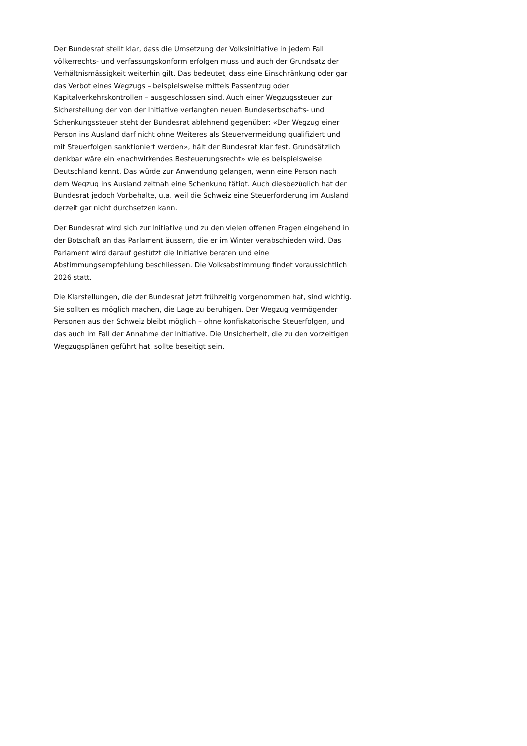Der Bundesrat stellt klar, dass die Umsetzung der Volksinitiative in jedem Fall völkerrechts- und verfassungskonform erfolgen muss und auch der Grundsatz der Verhältnismässigkeit weiterhin gilt. Das bedeutet, dass eine Einschränkung oder gar das Verbot eines Wegzugs – beispielsweise mittels Passentzug oder Kapitalverkehrskontrollen – ausgeschlossen sind. Auch einer Wegzugssteuer zur Sicherstellung der von der Initiative verlangten neuen Bundeserbschafts- und Schenkungssteuer steht der Bundesrat ablehnend gegenüber: «Der Wegzug einer Person ins Ausland darf nicht ohne Weiteres als Steuervermeidung qualifiziert und mit Steuerfolgen sanktioniert werden», hält der Bundesrat klar fest. Grundsätzlich denkbar wäre ein «nachwirkendes Besteuerungsrecht» wie es beispielsweise Deutschland kennt. Das würde zur Anwendung gelangen, wenn eine Person nach dem Wegzug ins Ausland zeitnah eine Schenkung tätigt. Auch diesbezüglich hat der Bundesrat jedoch Vorbehalte, u.a. weil die Schweiz eine Steuerforderung im Ausland derzeit gar nicht durchsetzen kann.
Der Bundesrat wird sich zur Initiative und zu den vielen offenen Fragen eingehend in der Botschaft an das Parlament äussern, die er im Winter verabschieden wird. Das Parlament wird darauf gestützt die Initiative beraten und eine Abstimmungsempfehlung beschliessen. Die Volksabstimmung findet voraussichtlich 2026 statt.
Die Klarstellungen, die der Bundesrat jetzt frühzeitig vorgenommen hat, sind wichtig. Sie sollten es möglich machen, die Lage zu beruhigen. Der Wegzug vermögender Personen aus der Schweiz bleibt möglich – ohne konfiskatorische Steuerfolgen, und das auch im Fall der Annahme der Initiative. Die Unsicherheit, die zu den vorzeitigen Wegzugsplänen geführt hat, sollte beseitigt sein.